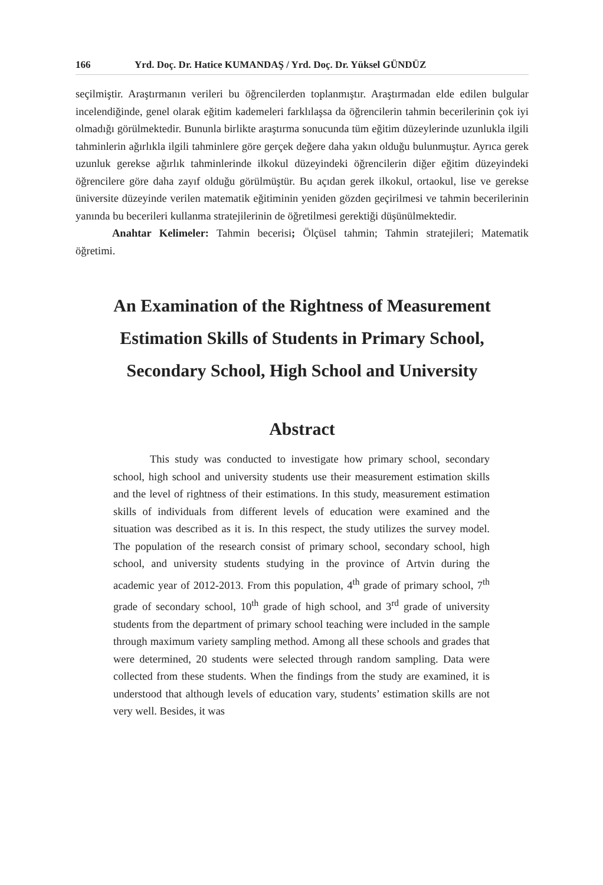166 Yrd. Doç. Dr. Hatice KUMANDAŞ / Yrd. Doç. Dr. Yüksel GÜNDÜZ
seçilmiştir. Araştırmanın verileri bu öğrencilerden toplanmıştır. Araştırmadan elde edilen bulgular incelendiğinde, genel olarak eğitim kademeleri farklılaşsa da öğrencilerin tahmin becerilerinin çok iyi olmadığı görülmektedir. Bununla birlikte araştırma sonucunda tüm eğitim düzeylerinde uzunlukla ilgili tahminlerin ağırlıkla ilgili tahminlere göre gerçek değere daha yakın olduğu bulunmuştur. Ayrıca gerek uzunluk gerekse ağırlık tahminlerinde ilkokul düzeyindeki öğrencilerin diğer eğitim düzeyindeki öğrencilere göre daha zayıf olduğu görülmüştür. Bu açıdan gerek ilkokul, ortaokul, lise ve gerekse üniversite düzeyinde verilen matematik eğitiminin yeniden gözden geçirilmesi ve tahmin becerilerinin yanında bu becerileri kullanma stratejilerinin de öğretilmesi gerektiği düşünülmektedir.
Anahtar Kelimeler: Tahmin becerisi; Ölçüsel tahmin; Tahmin stratejileri; Matematik öğretimi.
An Examination of the Rightness of Measurement
Estimation Skills of Students in Primary School,
Secondary School, High School and University
Abstract
This study was conducted to investigate how primary school, secondary school, high school and university students use their measurement estimation skills and the level of rightness of their estimations. In this study, measurement estimation skills of individuals from different levels of education were examined and the situation was described as it is. In this respect, the study utilizes the survey model. The population of the research consist of primary school, secondary school, high school, and university students studying in the province of Artvin during the academic year of 2012-2013. From this population, 4<sup>th</sup> grade of primary school, 7<sup>th</sup> grade of secondary school, 10<sup>th</sup> grade of high school, and 3<sup>rd</sup> grade of university students from the department of primary school teaching were included in the sample through maximum variety sampling method. Among all these schools and grades that were determined, 20 students were selected through random sampling. Data were collected from these students. When the findings from the study are examined, it is understood that although levels of education vary, students’ estimation skills are not very well. Besides, it was